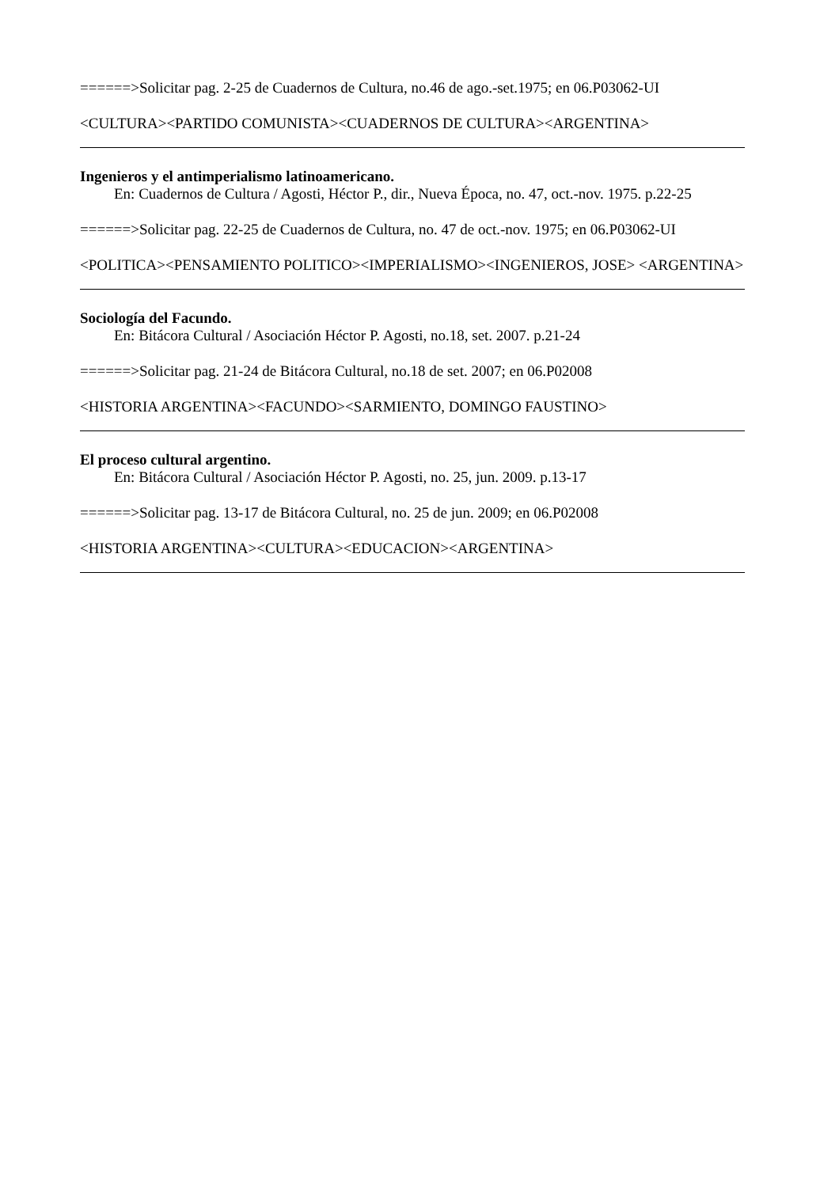======>Solicitar pag. 2-25 de Cuadernos de Cultura, no.46 de ago.-set.1975; en 06.P03062-UI
<CULTURA><PARTIDO COMUNISTA><CUADERNOS DE CULTURA><ARGENTINA>
Ingenieros y el antimperialismo latinoamericano.
En: Cuadernos de Cultura / Agosti, Héctor P., dir., Nueva Época, no. 47, oct.-nov. 1975. p.22-25
======>Solicitar pag. 22-25 de Cuadernos de Cultura, no. 47 de oct.-nov. 1975; en 06.P03062-UI
<POLITICA><PENSAMIENTO POLITICO><IMPERIALISMO><INGENIEROS, JOSE> <ARGENTINA>
Sociología del Facundo.
En: Bitácora Cultural / Asociación Héctor P. Agosti, no.18, set. 2007. p.21-24
======>Solicitar pag. 21-24 de Bitácora Cultural, no.18 de set. 2007; en 06.P02008
<HISTORIA ARGENTINA><FACUNDO><SARMIENTO, DOMINGO FAUSTINO>
El proceso cultural argentino.
En: Bitácora Cultural / Asociación Héctor P. Agosti, no. 25, jun. 2009. p.13-17
======>Solicitar pag. 13-17 de Bitácora Cultural, no. 25 de jun. 2009; en 06.P02008
<HISTORIA ARGENTINA><CULTURA><EDUCACION><ARGENTINA>